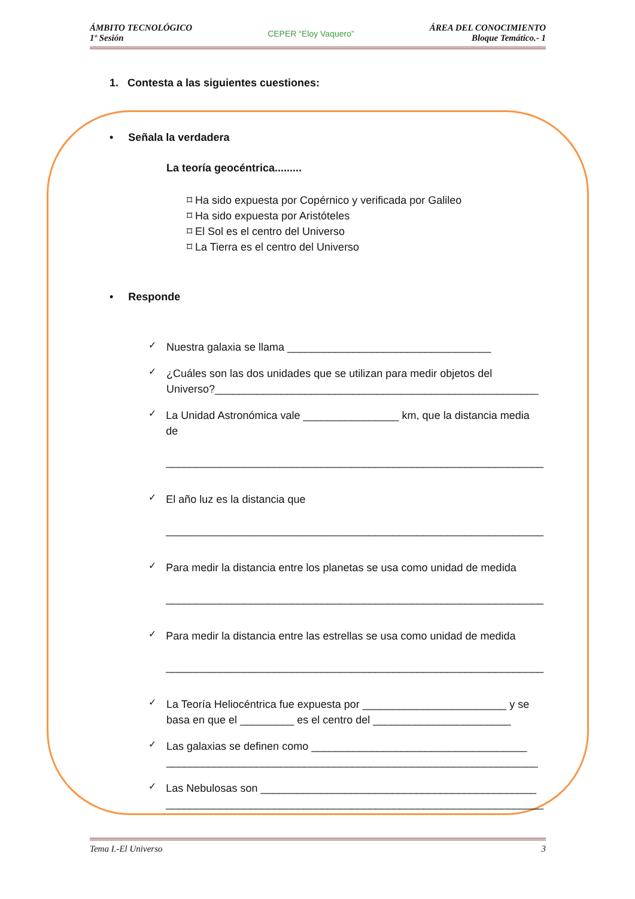ÁMBITO TECNOLÓGICO
1º Sesión
CEPER “Eloy Vaquero”
ÁREA DEL CONOCIMIENTO
Bloque Temático.- 1
1. Contesta a las siguientes cuestiones:
• Señala la verdadera
La teoría geocéntrica.........
⌑ Ha sido expuesta por Copérnico y verificada por Galileo
⌑ Ha sido expuesta por Aristóteles
⌑ El Sol es el centro del Universo
⌑ La Tierra es el centro del Universo
• Responde
✓
Nuestra galaxia se llama __________________________________
✓
¿Cuáles son las dos unidades que se utilizan para medir objetos del Universo?______________________________________________________
✓
La Unidad Astronómica vale ________________ km, que la distancia media de
_______________________________________________________________
✓
El año luz es la distancia que
_______________________________________________________________
✓
Para medir la distancia entre los planetas se usa como unidad de medida
_______________________________________________________________
✓
Para medir la distancia entre las estrellas se usa como unidad de medida
_______________________________________________________________
✓
La Teoría Heliocéntrica fue expuesta por ________________________ y se basa en que el _________ es el centro del _______________________
✓
Las galaxias se definen como ____________________________________
______________________________________________________________
✓
Las Nebulosas son ______________________________________________
_______________________________________________________________
Tema I.-El Universo 3